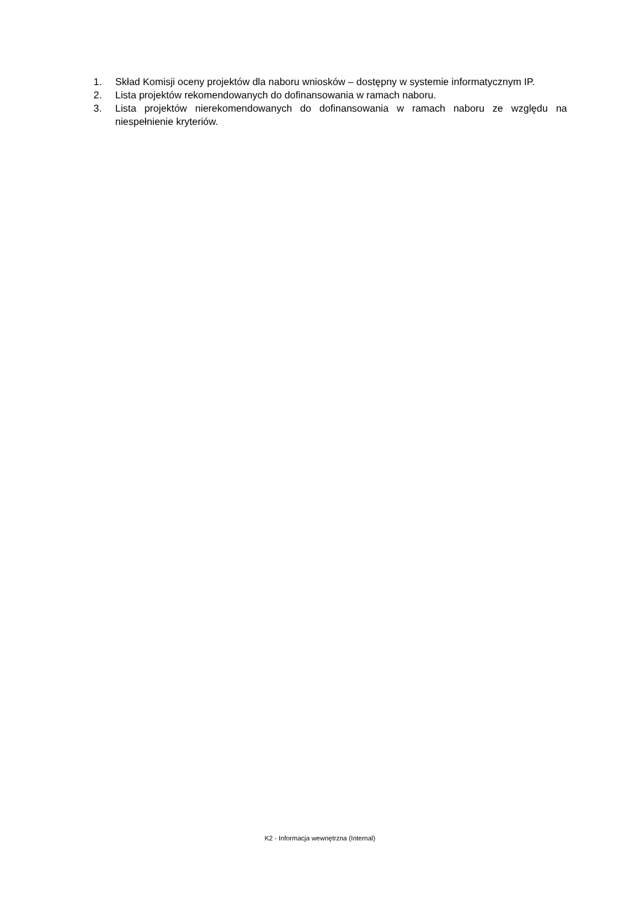1. Skład Komisji oceny projektów dla naboru wniosków – dostępny w systemie informatycznym IP.
2. Lista projektów rekomendowanych do dofinansowania w ramach naboru.
3. Lista projektów nierekomendowanych do dofinansowania w ramach naboru ze względu na niespełnienie kryteriów.
K2 - Informacja wewnętrzna (Internal)